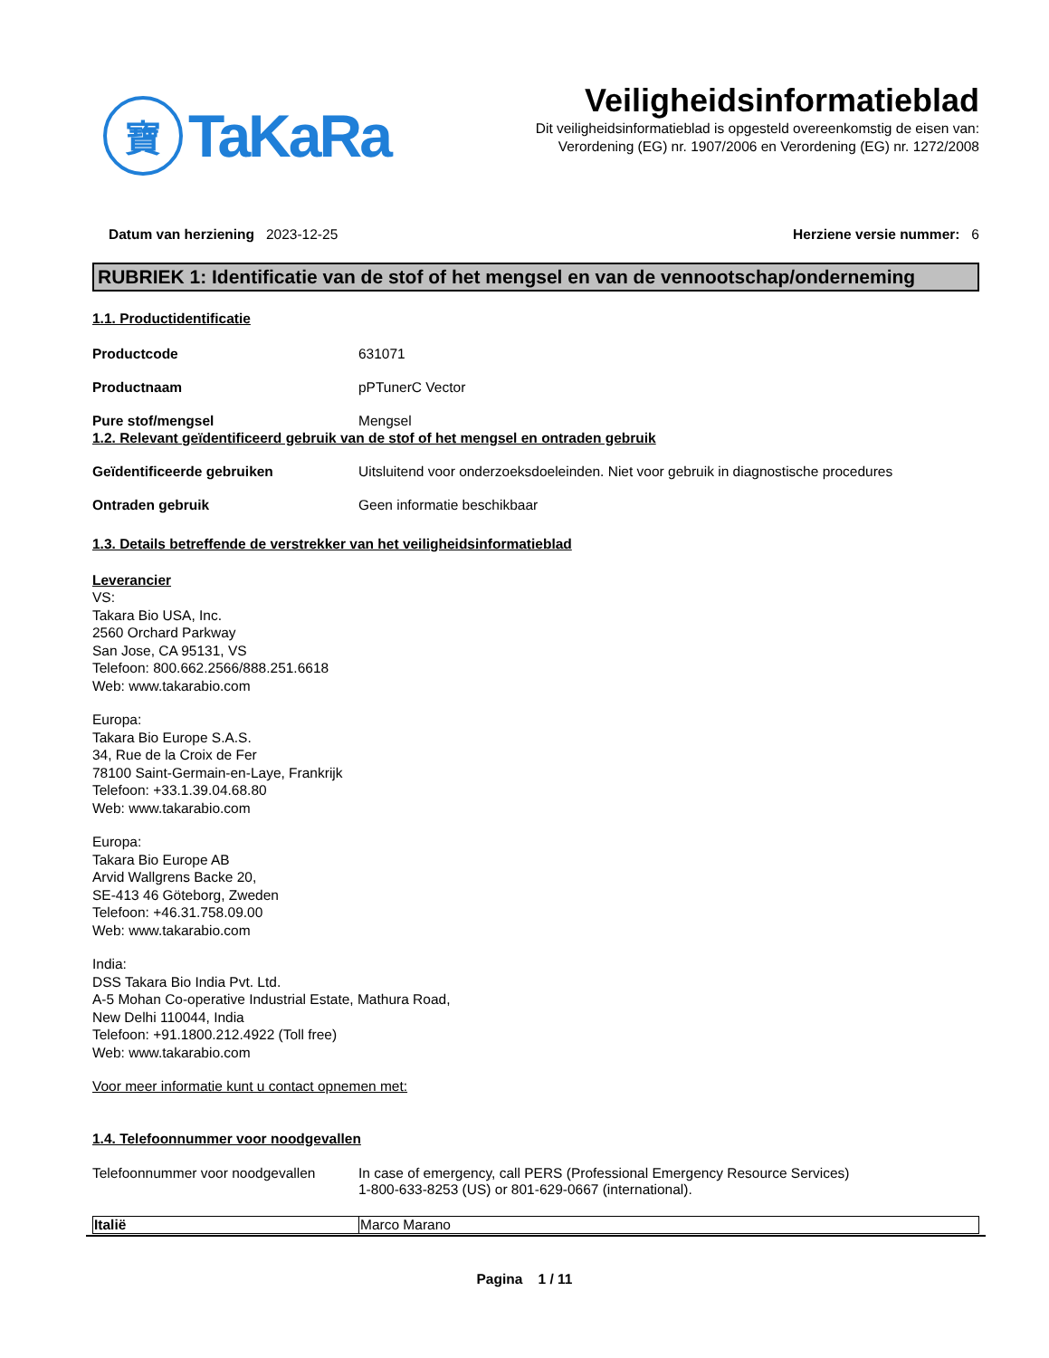寶
TaKaRa
Veiligheidsinformatieblad
Dit veiligheidsinformatieblad is opgesteld overeenkomstig de eisen van:
Verordening (EG) nr. 1907/2006 en Verordening (EG) nr. 1272/2008
Datum van herziening 2023-12-25 Herziene versie nummer: 6
RUBRIEK 1: Identificatie van de stof of het mengsel en van de vennootschap/onderneming
1.1. Productidentificatie
| Productcode | 631071 |
| Productnaam | pPTunerC Vector |
| Pure stof/mengsel | Mengsel |
1.2. Relevant geïdentificeerd gebruik van de stof of het mengsel en ontraden gebruik
| Geïdentificeerde gebruiken | Uitsluitend voor onderzoeksdoeleinden. Niet voor gebruik in diagnostische procedures |
| Ontraden gebruik | Geen informatie beschikbaar |
1.3. Details betreffende de verstrekker van het veiligheidsinformatieblad
Leverancier
VS:
Takara Bio USA, Inc.
2560 Orchard Parkway
San Jose, CA 95131, VS
Telefoon: 800.662.2566/888.251.6618
Web: www.takarabio.com
Europa:
Takara Bio Europe S.A.S.
34, Rue de la Croix de Fer
78100 Saint-Germain-en-Laye, Frankrijk
Telefoon: +33.1.39.04.68.80
Web: www.takarabio.com
Europa:
Takara Bio Europe AB
Arvid Wallgrens Backe 20,
SE-413 46 Göteborg, Zweden
Telefoon: +46.31.758.09.00
Web: www.takarabio.com
India:
DSS Takara Bio India Pvt. Ltd.
A-5 Mohan Co-operative Industrial Estate, Mathura Road,
New Delhi 110044, India
Telefoon: +91.1800.212.4922 (Toll free)
Web: www.takarabio.com
Voor meer informatie kunt u contact opnemen met:
1.4. Telefoonnummer voor noodgevallen
| Telefoonnummer voor noodgevallen | In case of emergency, call PERS (Professional Emergency Resource Services) 1-800-633-8253 (US) or 801-629-0667 (international). |
| Italië | Marco Marano |
Pagina 1 / 11